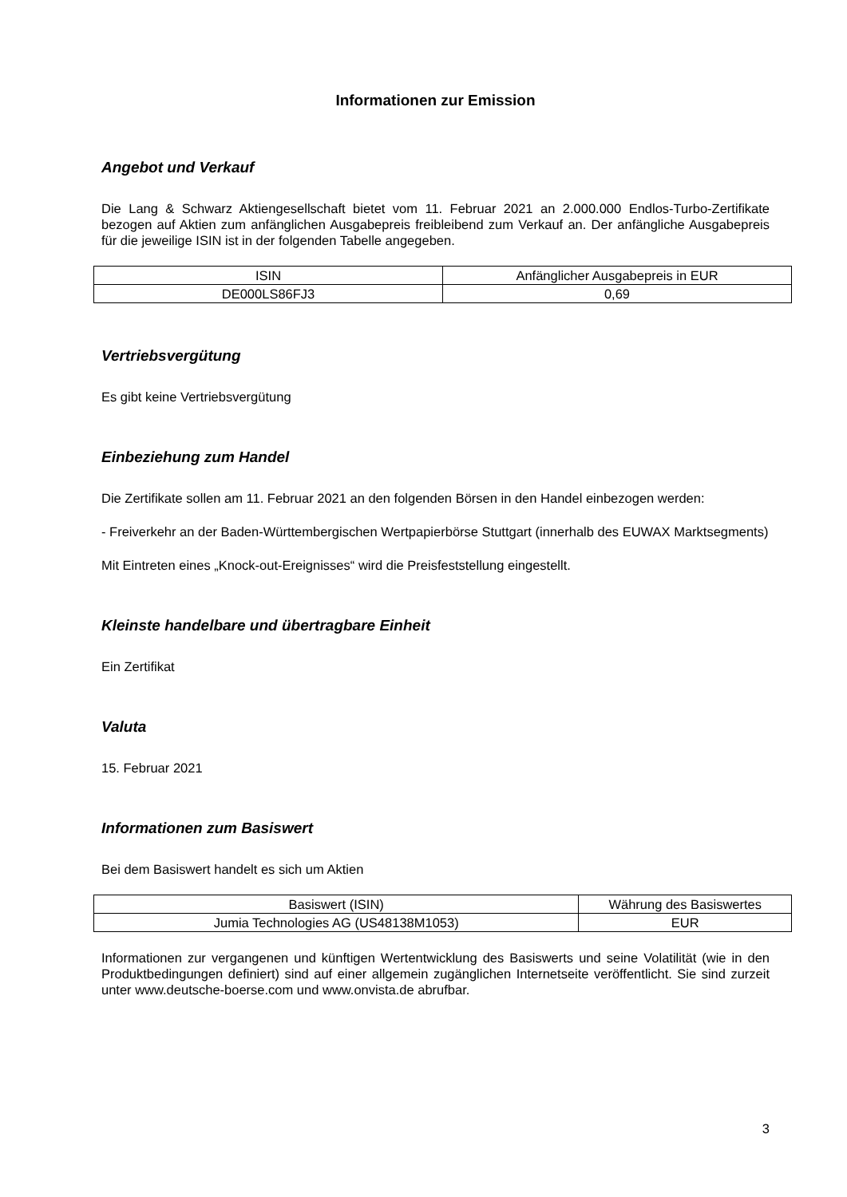Informationen zur Emission
Angebot und Verkauf
Die Lang & Schwarz Aktiengesellschaft bietet vom 11. Februar 2021 an 2.000.000 Endlos-Turbo-Zertifikate bezogen auf Aktien zum anfänglichen Ausgabepreis freibleibend zum Verkauf an. Der anfängliche Ausgabepreis für die jeweilige ISIN ist in der folgenden Tabelle angegeben.
| ISIN | Anfänglicher Ausgabepreis in EUR |
| DE000LS86FJ3 | 0,69 |
Vertriebsvergütung
Es gibt keine Vertriebsvergütung
Einbeziehung zum Handel
Die Zertifikate sollen am 11. Februar 2021 an den folgenden Börsen in den Handel einbezogen werden:
- Freiverkehr an der Baden-Württembergischen Wertpapierbörse Stuttgart (innerhalb des EUWAX Marktsegments)
Mit Eintreten eines „Knock-out-Ereignisses“ wird die Preisfeststellung eingestellt.
Kleinste handelbare und übertragbare Einheit
Ein Zertifikat
Valuta
15. Februar 2021
Informationen zum Basiswert
Bei dem Basiswert handelt es sich um Aktien
| Basiswert (ISIN) | Währung des Basiswertes |
| Jumia Technologies AG (US48138M1053) | EUR |
Informationen zur vergangenen und künftigen Wertentwicklung des Basiswerts und seine Volatilität (wie in den Produktbedingungen definiert) sind auf einer allgemein zugänglichen Internetseite veröffentlicht. Sie sind zurzeit unter www.deutsche-boerse.com und www.onvista.de abrufbar.
3